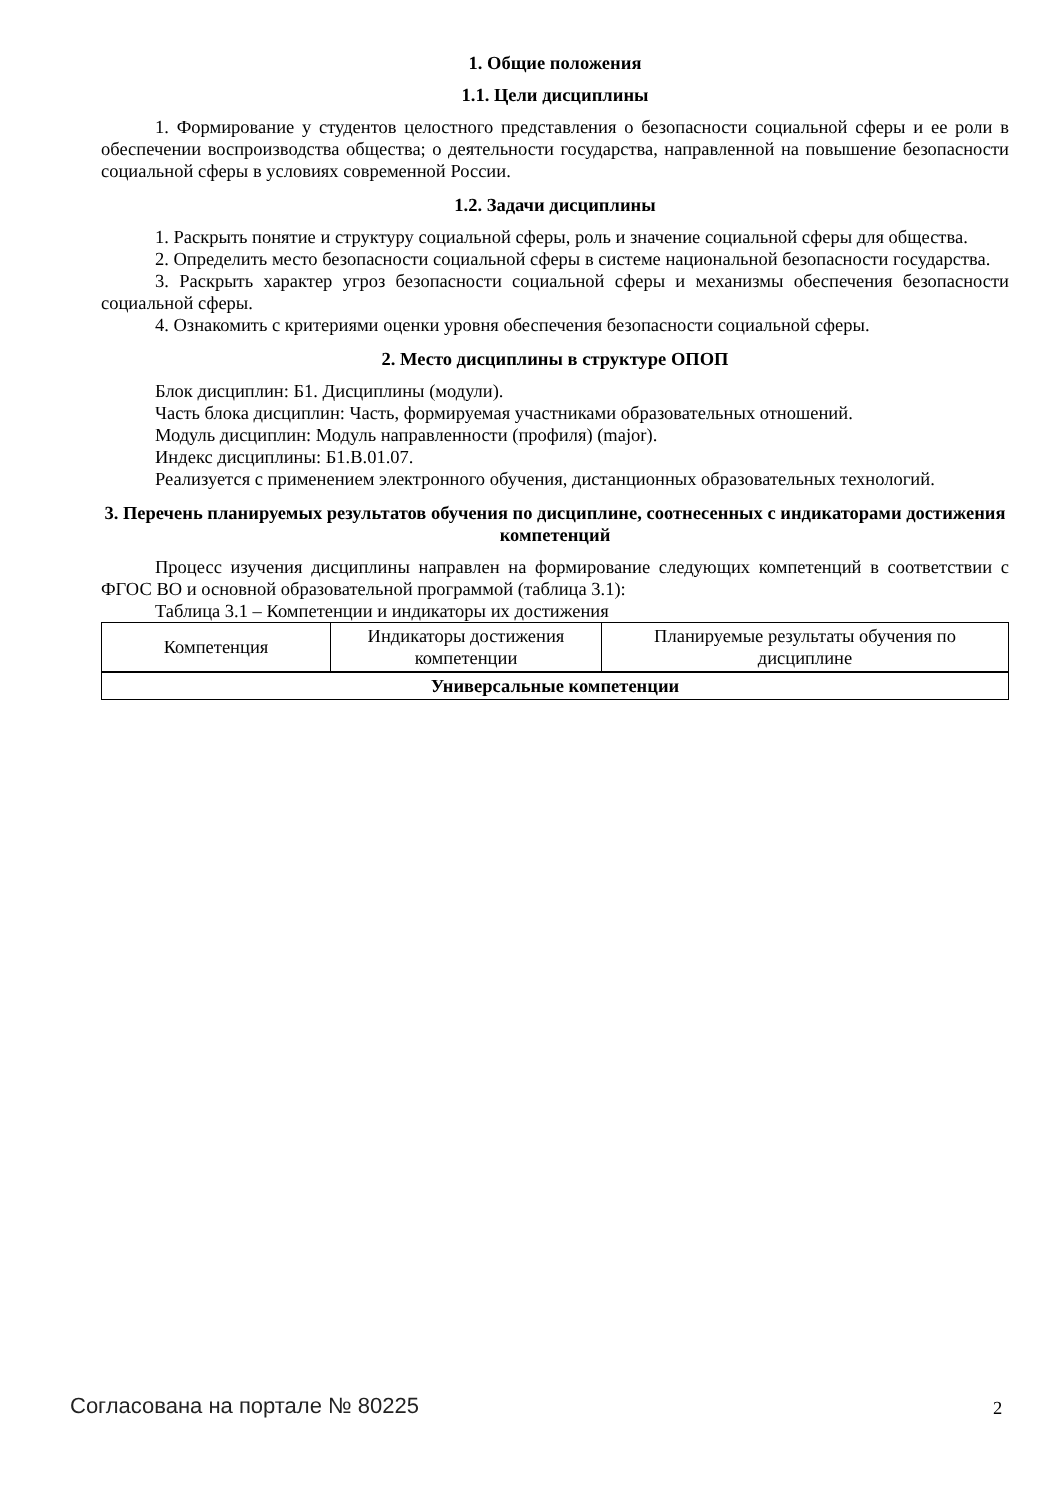1. Общие положения
1.1. Цели дисциплины
1. Формирование у студентов целостного представления о безопасности социальной сферы и ее роли в обеспечении воспроизводства общества; о деятельности государства, направленной на повышение безопасности социальной сферы в условиях современной России.
1.2. Задачи дисциплины
1. Раскрыть понятие и структуру социальной сферы, роль и значение социальной сферы для общества.
2. Определить место безопасности социальной сферы в системе национальной безопасности государства.
3. Раскрыть характер угроз безопасности социальной сферы и механизмы обеспечения безопасности социальной сферы.
4. Ознакомить с критериями оценки уровня обеспечения безопасности социальной сферы.
2. Место дисциплины в структуре ОПОП
Блок дисциплин: Б1. Дисциплины (модули).
Часть блока дисциплин: Часть, формируемая участниками образовательных отношений.
Модуль дисциплин: Модуль направленности (профиля) (major).
Индекс дисциплины: Б1.В.01.07.
Реализуется с применением электронного обучения, дистанционных образовательных технологий.
3. Перечень планируемых результатов обучения по дисциплине, соотнесенных с индикаторами достижения компетенций
Процесс изучения дисциплины направлен на формирование следующих компетенций в соответствии с ФГОС ВО и основной образовательной программой (таблица 3.1):
Таблица 3.1 – Компетенции и индикаторы их достижения
| Компетенция | Индикаторы достижения компетенции | Планируемые результаты обучения по дисциплине |
| --- | --- | --- |
| Универсальные компетенции | | |
Согласована на портале № 80225 2